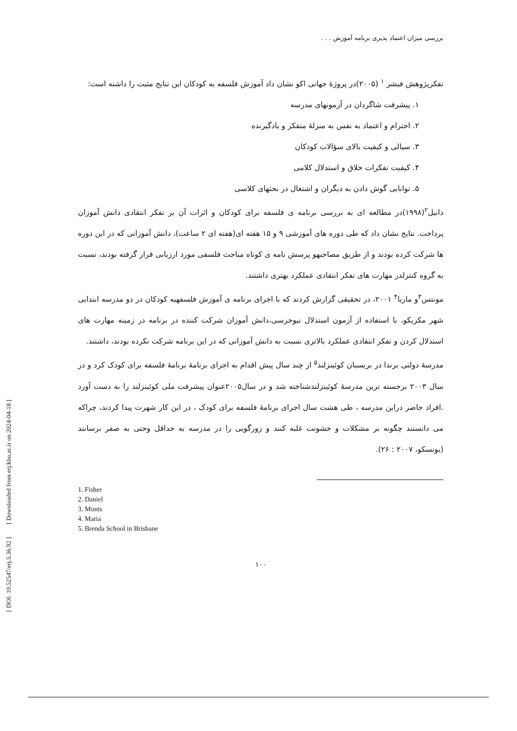[ DOI: 10.52547/erj.5.36.92 ] [ Downloaded from erj.khu.ac.ir on 2024-04-18 ]
بررسی میزان اعتماد پذیری برنامه آموزش . . .
تفکرپژوهش فیشر <sup>۱</sup> (۲۰۰۵)در پروژهٔ جهانی اکو نشان داد آموزش فلسفه به کودکان این نتایج مثبت را داشته است:
۱. پیشرفت شاگردان در آزمونهای مدرسه
۲. احترام و اعتماد به نفس به منزلهٔ متفکر و یادگیرنده
۳. سیالی و کیفیت بالای سؤالات کودکان
۴. کیفیت تفکرات خلاق و استدلال کلامی
۵. توانایی گوش دادن به دیگران و اشتغال در بحثهای کلاسی
دانیل<sup>۲</sup>(۱۹۹۸)در مطالعه ای به بررسی برنامه ی فلسفه برای کودکان و اثرات آن بر تفکر انتقادی دانش آموزان پرداخت. نتایج نشان داد که طی دوره های آموزشی ۹ و ۱۵ هفته ای(هفته ای ۲ ساعت)، دانش آموزانی که در این دوره ها شرکت کرده بودند و از طریق مصاحبهو پرسش نامه ی کوتاه مباحث فلسفی مورد ارزیابی قرار گرفته بودند، نسبت به گروه کنترلدر مهارت های تفکر انتقادی عملکرد بهتری داشتند.
مونتس<sup>۳</sup>و ماریا<sup>۴</sup> ۲۰۰۱، در تحقیقی گزارش کردند که با اجرای برنامه ی آموزش فلسفهبه کودکان در دو مدرسه ابتدایی شهر مکزیکو، با استفاده از آزمون استدلال نیوجرسی،دانش آموزان شرکت کننده در برنامه در زمینه مهارت های استدلال کردن و تفکر انتقادی عملکرد بالاتری نسبت به دانش آموزانی که در این برنامه شرکت نکرده بودند، داشتند.
مدرسهٔ دولتی برندا در بریسبان کوئینزلند<sup>۵</sup> از چند سال پیش اقدام به اجرای برنامهٔ برنامهٔ فلسفه برای کودک کرد و در سال ۲۰۰۳ برجسته ترین مدرسهٔ کوئینزلندشناخته شد و در سال۲۰۰۵عنوان پیشرفت ملی کوئینزلند را به دست آورد .افراد حاضر دراین مدرسه ، طی هشت سال اجرای برنامهٔ فلسفه برای کودک ، در این کار شهرت پیدا کردند، چراکه می دانستند چگونه بر مشکلات و خشونت غلبه کنند و زورگویی را در مدرسه به حداقل وحتی به صفر برسانند (یونسکو، ۲۰۰۷ : ۲۶).
1. Fisher
2. Daniel
3. Monts
4. Maria
5. Brenda School in Brisbane
۱۰۰